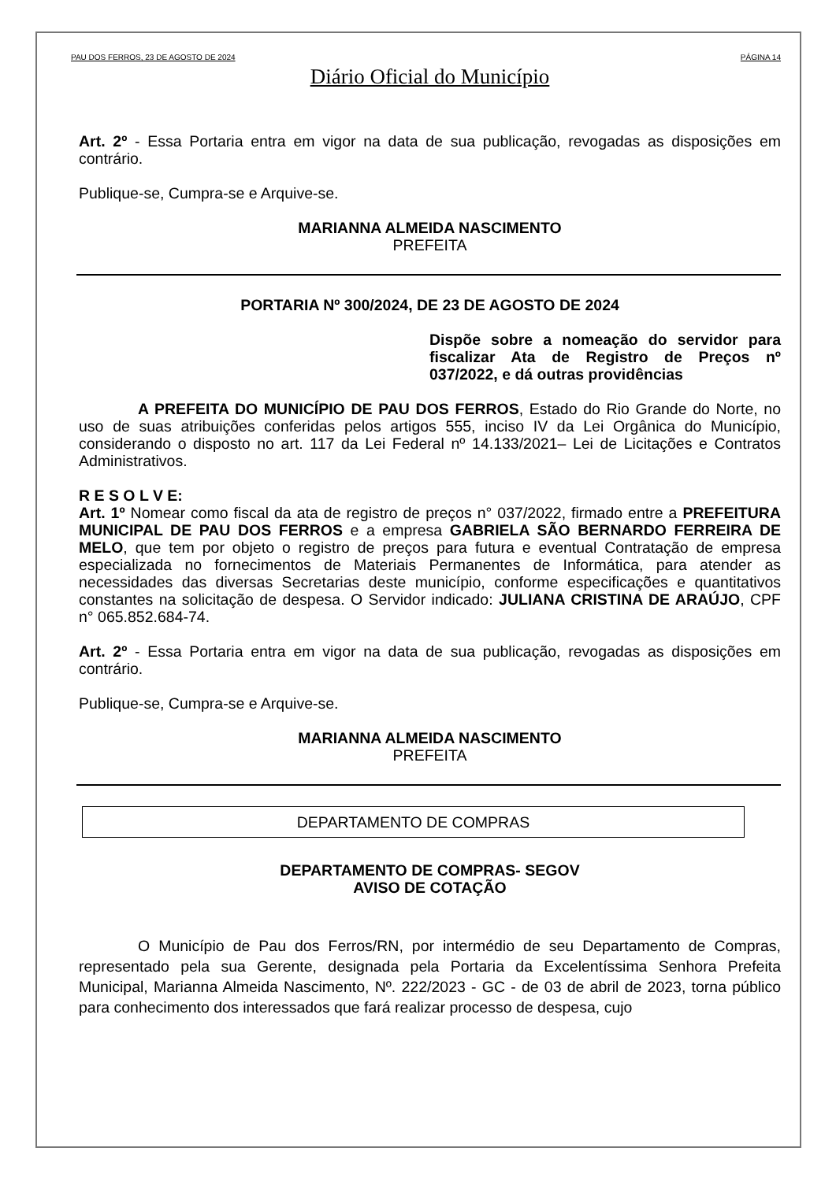PAU DOS FERROS, 23 DE AGOSTO DE 2024 PÁGINA 14
Diário Oficial do Município
Art. 2º - Essa Portaria entra em vigor na data de sua publicação, revogadas as disposições em contrário.
Publique-se, Cumpra-se e Arquive-se.
MARIANNA ALMEIDA NASCIMENTO
PREFEITA
PORTARIA Nº 300/2024, DE 23 DE AGOSTO DE 2024
Dispõe sobre a nomeação do servidor para fiscalizar Ata de Registro de Preços nº 037/2022, e dá outras providências
A PREFEITA DO MUNICÍPIO DE PAU DOS FERROS, Estado do Rio Grande do Norte, no uso de suas atribuições conferidas pelos artigos 555, inciso IV da Lei Orgânica do Município, considerando o disposto no art. 117 da Lei Federal nº 14.133/2021– Lei de Licitações e Contratos Administrativos.
R E S O L V E:
Art. 1º Nomear como fiscal da ata de registro de preços n° 037/2022, firmado entre a PREFEITURA MUNICIPAL DE PAU DOS FERROS e a empresa GABRIELA SÃO BERNARDO FERREIRA DE MELO, que tem por objeto o registro de preços para futura e eventual Contratação de empresa especializada no fornecimentos de Materiais Permanentes de Informática, para atender as necessidades das diversas Secretarias deste município, conforme especificações e quantitativos constantes na solicitação de despesa. O Servidor indicado: JULIANA CRISTINA DE ARAÚJO, CPF n° 065.852.684-74.
Art. 2º - Essa Portaria entra em vigor na data de sua publicação, revogadas as disposições em contrário.
Publique-se, Cumpra-se e Arquive-se.
MARIANNA ALMEIDA NASCIMENTO
PREFEITA
DEPARTAMENTO DE COMPRAS
DEPARTAMENTO DE COMPRAS- SEGOV
AVISO DE COTAÇÃO
O Município de Pau dos Ferros/RN, por intermédio de seu Departamento de Compras, representado pela sua Gerente, designada pela Portaria da Excelentíssima Senhora Prefeita Municipal, Marianna Almeida Nascimento, Nº. 222/2023 - GC - de 03 de abril de 2023, torna público para conhecimento dos interessados que fará realizar processo de despesa, cujo